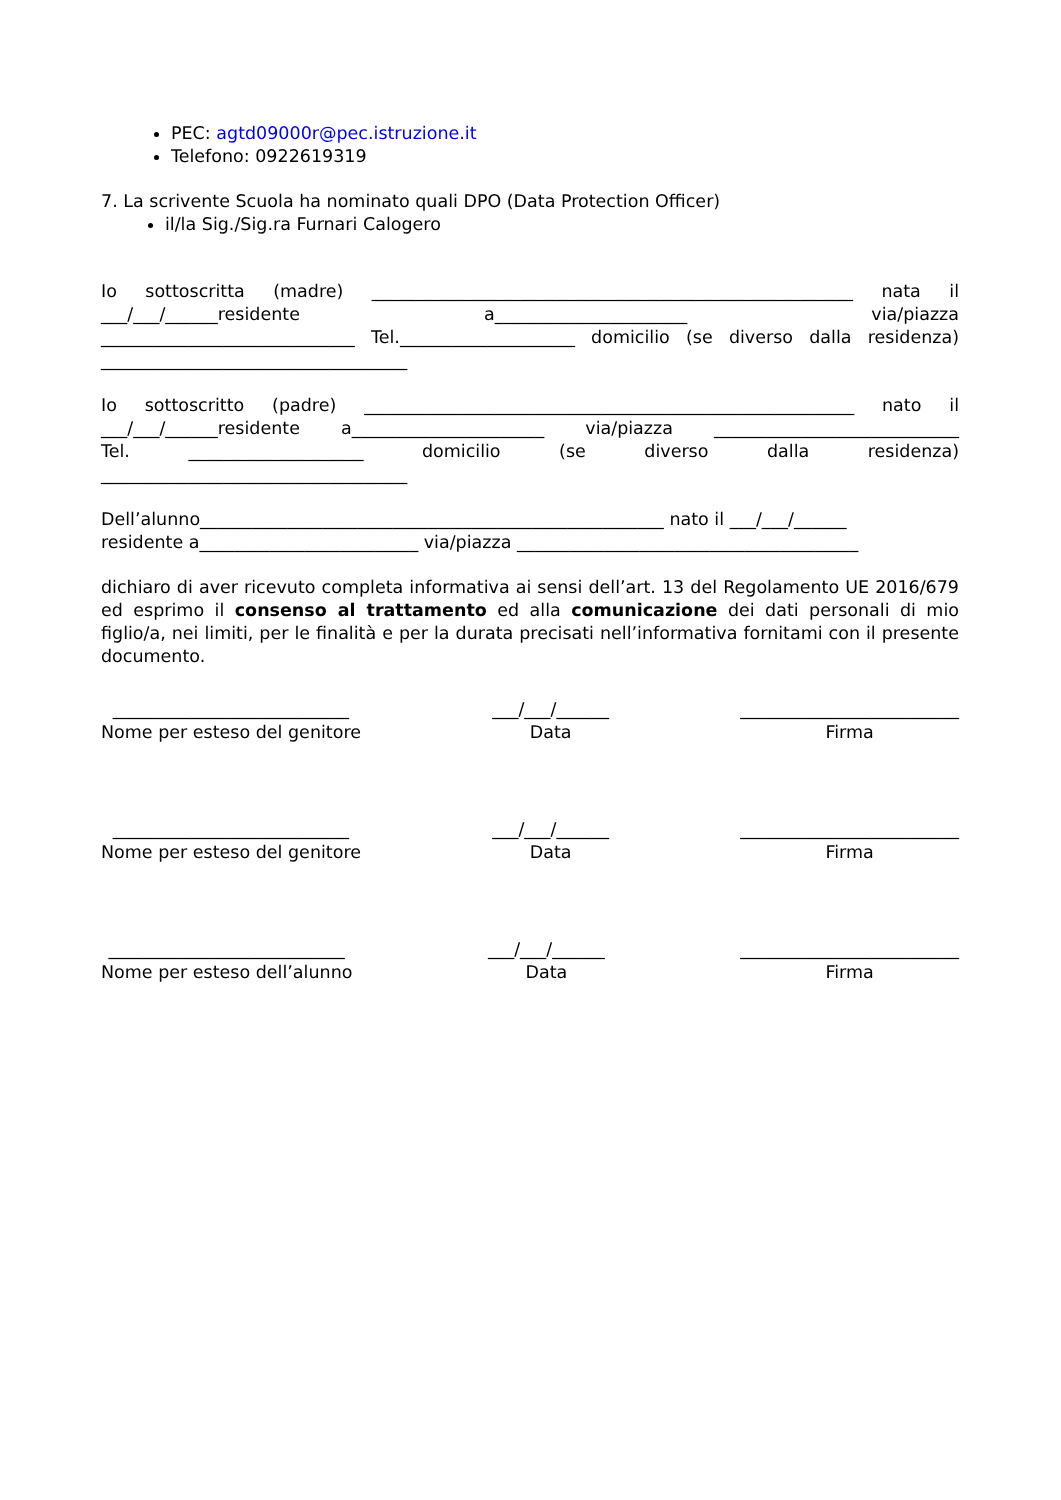PEC: agtd09000r@pec.istruzione.it
Telefono: 0922619319
7. La scrivente Scuola ha nominato quali DPO (Data Protection Officer)
il/la Sig./Sig.ra Furnari Calogero
Io sottoscritta (madre) _______________________________________________________ nata il
___/___/______residente a______________________ via/piazza
_____________________________ Tel.____________________ domicilio (se diverso dalla residenza)
___________________________________
Io sottoscritto (padre) ________________________________________________________ nato il
___/___/______residente a______________________ via/piazza ____________________________
Tel. ____________________ domicilio (se diverso dalla residenza)
___________________________________
Dell’alunno_____________________________________________________ nato il ___/___/______
residente a_________________________ via/piazza _______________________________________
dichiaro di aver ricevuto completa informativa ai sensi dell’art. 13 del Regolamento UE 2016/679 ed esprimo il consenso al trattamento ed alla comunicazione dei dati personali di mio figlio/a, nei limiti, per le finalità e per la durata precisati nell’informativa fornitami con il presente documento.
___________________________
Nome per esteso del genitore
___/___/______
Data
_________________________
Firma
___________________________
Nome per esteso del genitore
___/___/______
Data
_________________________
Firma
___________________________
Nome per esteso dell’alunno
___/___/______
Data
_________________________
Firma